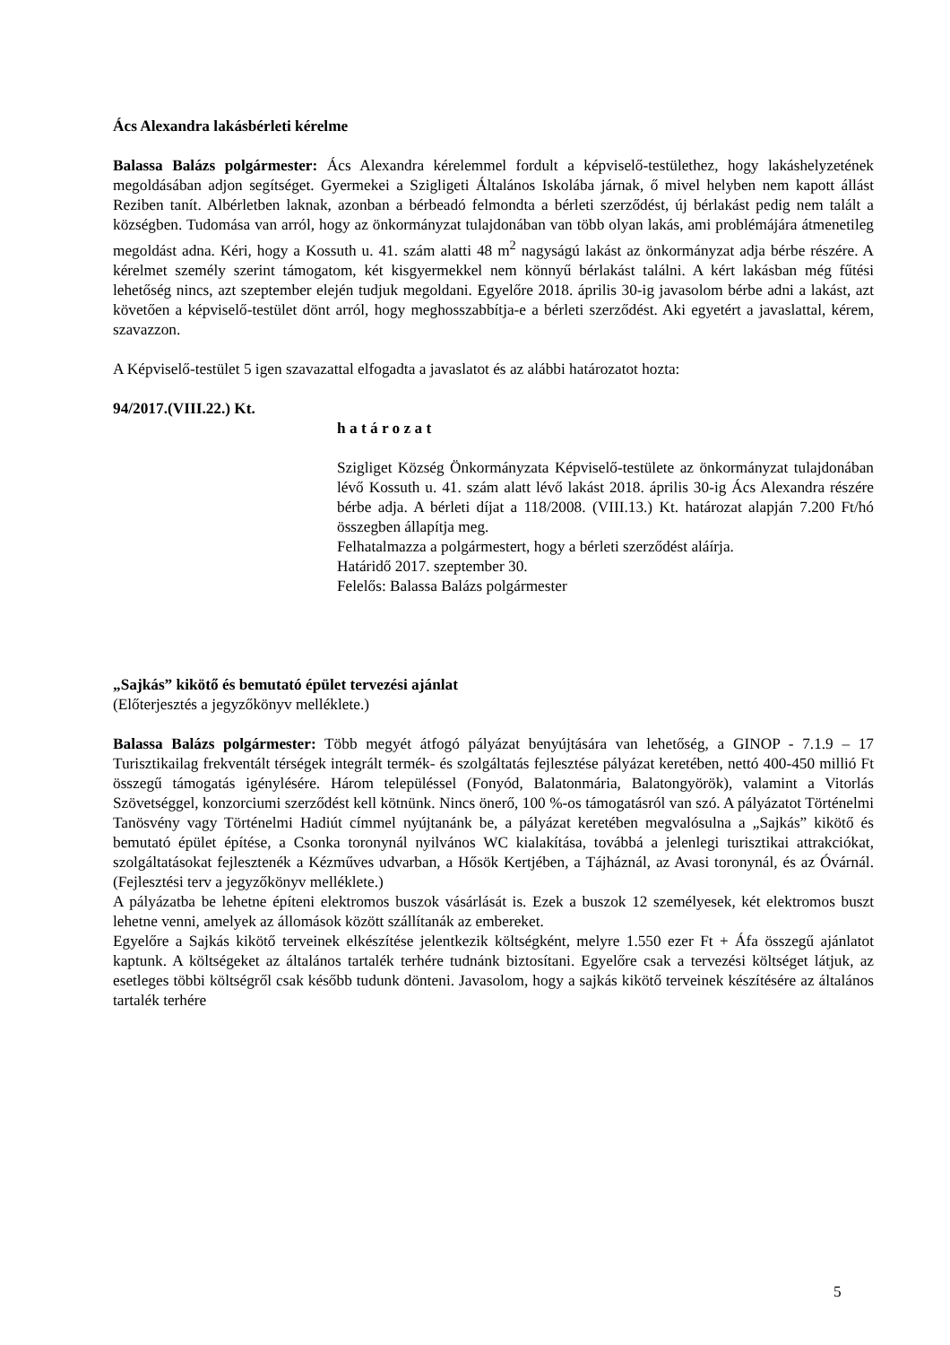Ács Alexandra lakásbérleti kérelme
Balassa Balázs polgármester: Ács Alexandra kérelemmel fordult a képviselő-testülethez, hogy lakáshelyzetének megoldásában adjon segítséget. Gyermekei a Szigligeti Általános Iskolába járnak, ő mivel helyben nem kapott állást Reziben tanít. Albérletben laknak, azonban a bérbeadó felmondta a bérleti szerződést, új bérlakást pedig nem talált a községben. Tudomása van arról, hogy az önkormányzat tulajdonában van több olyan lakás, ami problémájára átmenetileg megoldást adna. Kéri, hogy a Kossuth u. 41. szám alatti 48 m<sup>2</sup> nagyságú lakást az önkormányzat adja bérbe részére. A kérelmet személy szerint támogatom, két kisgyermekkel nem könnyű bérlakást találni. A kért lakásban még fűtési lehetőség nincs, azt szeptember elején tudjuk megoldani. Egyelőre 2018. április 30-ig javasolom bérbe adni a lakást, azt követően a képviselő-testület dönt arról, hogy meghosszabbítja-e a bérleti szerződést. Aki egyetért a javaslattal, kérem, szavazzon.
A Képviselő-testület 5 igen szavazattal elfogadta a javaslatot és az alábbi határozatot hozta:
94/2017.(VIII.22.) Kt.
h a t á r o z a t
Szigliget Község Önkormányzata Képviselő-testülete az önkormányzat tulajdonában lévő Kossuth u. 41. szám alatt lévő lakást 2018. április 30-ig Ács Alexandra részére bérbe adja. A bérleti díjat a 118/2008. (VIII.13.) Kt. határozat alapján 7.200 Ft/hó összegben állapítja meg.
Felhatalmazza a polgármestert, hogy a bérleti szerződést aláírja.
Határidő 2017. szeptember 30.
Felelős: Balassa Balázs polgármester
„Sajkás” kikötő és bemutató épület tervezési ajánlat
(Előterjesztés a jegyzőkönyv melléklete.)
Balassa Balázs polgármester: Több megyét átfogó pályázat benyújtására van lehetőség, a GINOP - 7.1.9 – 17 Turisztikailag frekventált térségek integrált termék- és szolgáltatás fejlesztése pályázat keretében, nettó 400-450 millió Ft összegű támogatás igénylésére. Három településsel (Fonyód, Balatonmária, Balatongyörök), valamint a Vitorlás Szövetséggel, konzorciumi szerződést kell kötnünk. Nincs önerő, 100 %-os támogatásról van szó. A pályázatot Történelmi Tanösvény vagy Történelmi Hadiút címmel nyújtanánk be, a pályázat keretében megvalósulna a „Sajkás” kikötő és bemutató épület építése, a Csonka toronynál nyilvános WC kialakítása, továbbá a jelenlegi turisztikai attrakciókat, szolgáltatásokat fejlesztenék a Kézműves udvarban, a Hősök Kertjében, a Tájháznál, az Avasi toronynál, és az Óvárnál. (Fejlesztési terv a jegyzőkönyv melléklete.)
A pályázatba be lehetne építeni elektromos buszok vásárlását is. Ezek a buszok 12 személyesek, két elektromos buszt lehetne venni, amelyek az állomások között szállítanák az embereket.
Egyelőre a Sajkás kikötő terveinek elkészítése jelentkezik költségként, melyre 1.550 ezer Ft + Áfa összegű ajánlatot kaptunk. A költségeket az általános tartalék terhére tudnánk biztosítani. Egyelőre csak a tervezési költséget látjuk, az esetleges többi költségről csak később tudunk dönteni. Javasolom, hogy a sajkás kikötő terveinek készítésére az általános tartalék terhére
5